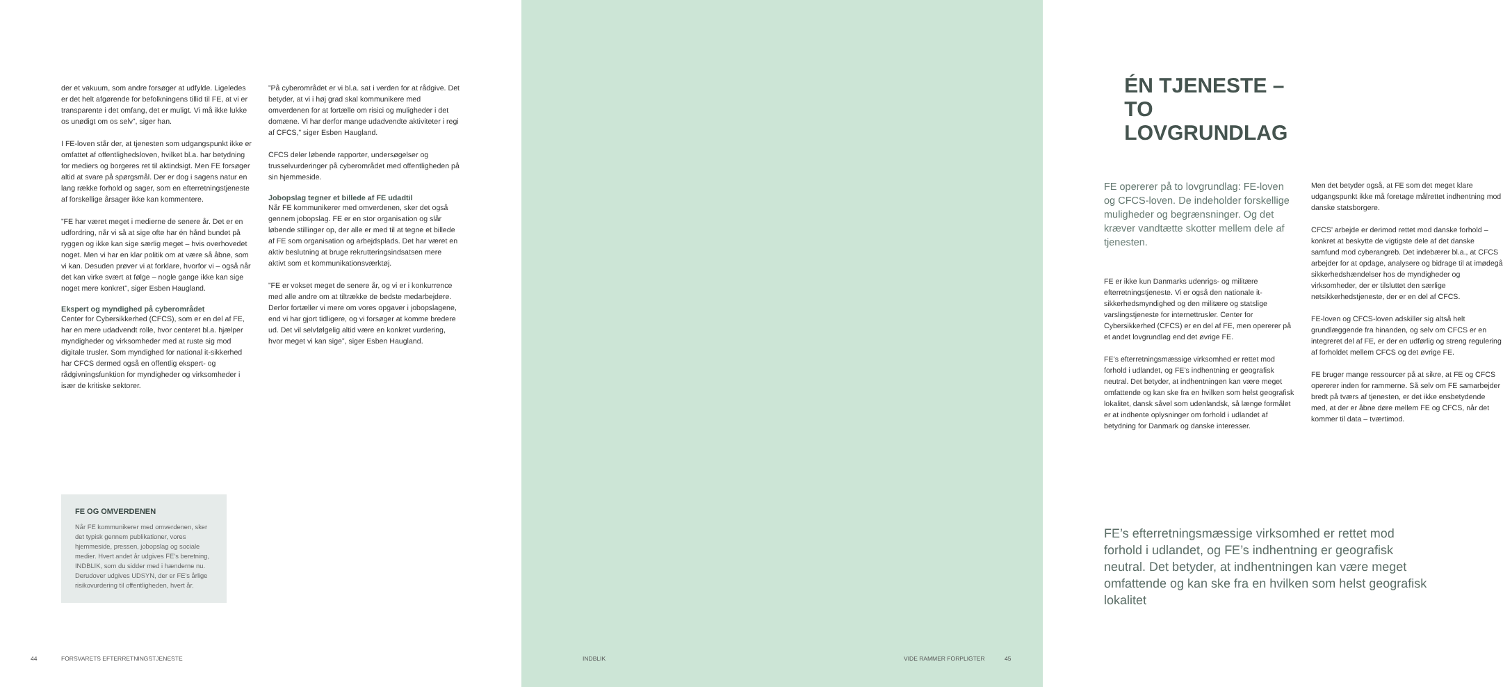der et vakuum, som andre forsøger at udfylde. Ligeledes er det helt afgørende for befolkningens tillid til FE, at vi er transparente i det omfang, det er muligt. Vi må ikke lukke os unødigt om os selv”, siger han.
I FE-loven står der, at tjenesten som udgangspunkt ikke er omfattet af offentlighedsloven, hvilket bl.a. har betydning for mediers og borgeres ret til aktindsigt. Men FE forsøger altid at svare på spørgsmål. Der er dog i sagens natur en lang række forhold og sager, som en efterretningstjeneste af forskellige årsager ikke kan kommentere.
”FE har været meget i medierne de senere år. Det er en udfordring, når vi så at sige ofte har én hånd bundet på ryggen og ikke kan sige særlig meget – hvis overhovedet noget. Men vi har en klar politik om at være så åbne, som vi kan. Desuden prøver vi at forklare, hvorfor vi – også når det kan virke svært at følge – nogle gange ikke kan sige noget mere konkret”, siger Esben Haugland.
Ekspert og myndighed på cyberområdet
Center for Cybersikkerhed (CFCS), som er en del af FE, har en mere udadvendt rolle, hvor centeret bl.a. hjælper myndigheder og virksomheder med at ruste sig mod digitale trusler. Som myndighed for national it-sikkerhed har CFCS dermed også en offentlig ekspert- og rådgivningsfunktion for myndigheder og virksomheder i især de kritiske sektorer.
”På cyberområdet er vi bl.a. sat i verden for at rådgive. Det betyder, at vi i høj grad skal kommunikere med omverdenen for at fortælle om risici og muligheder i det domæne. Vi har derfor mange udadvendte aktiviteter i regi af CFCS,” siger Esben Haugland.
CFCS deler løbende rapporter, undersøgelser og trusselvurderinger på cyberområdet med offentligheden på sin hjemmeside.
Jobopslag tegner et billede af FE udadtil
Når FE kommunikerer med omverdenen, sker det også gennem jobopslag. FE er en stor organisation og slår løbende stillinger op, der alle er med til at tegne et billede af FE som organisation og arbejdsplads. Det har været en aktiv beslutning at bruge rekrutteringsindsatsen mere aktivt som et kommunikationsværktøj.
”FE er vokset meget de senere år, og vi er i konkurrence med alle andre om at tiltrække de bedste medarbejdere. Derfor fortæller vi mere om vores opgaver i jobopslagene, end vi har gjort tidligere, og vi forsøger at komme bredere ud. Det vil selvfølgelig altid være en konkret vurdering, hvor meget vi kan sige”, siger Esben Haugland.
FE OG OMVERDENEN
Når FE kommunikerer med omverdenen, sker det typisk gennem publikationer, vores hjemmeside, pressen, jobopslag og sociale medier. Hvert andet år udgives FE’s beretning, INDBLIK, som du sidder med i hænderne nu. Derudover udgives UDSYN, der er FE’s årlige risikovurdering til offentligheden, hvert år.
44
FORSVARETS EFTERRETNINGSTJENESTE
ÉN TJENESTE – TO LOVGRUNDLAG
FE opererer på to lovgrundlag: FE-loven og CFCS-loven. De indeholder forskellige muligheder og begrænsninger. Og det kræver vandtætte skotter mellem dele af tjenesten.
FE er ikke kun Danmarks udenrigs- og militære efterretningstjeneste. Vi er også den nationale it-sikkerhedsmyndighed og den militære og statslige varslingstjeneste for internettrusler. Center for Cybersikkerhed (CFCS) er en del af FE, men opererer på et andet lovgrundlag end det øvrige FE.
FE’s efterretningsmæssige virksomhed er rettet mod forhold i udlandet, og FE’s indhentning er geografisk neutral. Det betyder, at indhentningen kan være meget omfattende og kan ske fra en hvilken som helst geografisk lokalitet, dansk såvel som udenlandsk, så længe formålet er at indhente oplysninger om forhold i udlandet af betydning for Danmark og danske interesser.
Men det betyder også, at FE som det meget klare udgangspunkt ikke må foretage målrettet indhentning mod danske statsborgere.
CFCS’ arbejde er derimod rettet mod danske forhold – konkret at beskytte de vigtigste dele af det danske samfund mod cyberangreb. Det indebærer bl.a., at CFCS arbejder for at opdage, analysere og bidrage til at imødegå sikkerhedshændelser hos de myndigheder og virksomheder, der er tilsluttet den særlige netsikkerhedstjeneste, der er en del af CFCS.
FE-loven og CFCS-loven adskiller sig altså helt grundlæggende fra hinanden, og selv om CFCS er en integreret del af FE, er der en udførlig og streng regulering af forholdet mellem CFCS og det øvrige FE.
FE bruger mange ressourcer på at sikre, at FE og CFCS opererer inden for rammerne. Så selv om FE samarbejder bredt på tværs af tjenesten, er det ikke ensbetydende med, at der er åbne døre mellem FE og CFCS, når det kommer til data – tværtimod.
FE’s efterretningsmæssige virksomhed er rettet mod forhold i udlandet, og FE’s indhentning er geografisk neutral. Det betyder, at indhentningen kan være meget omfattende og kan ske fra en hvilken som helst geografisk lokalitet
INDBLIK VIDE RAMMER FORPLIGTER 45